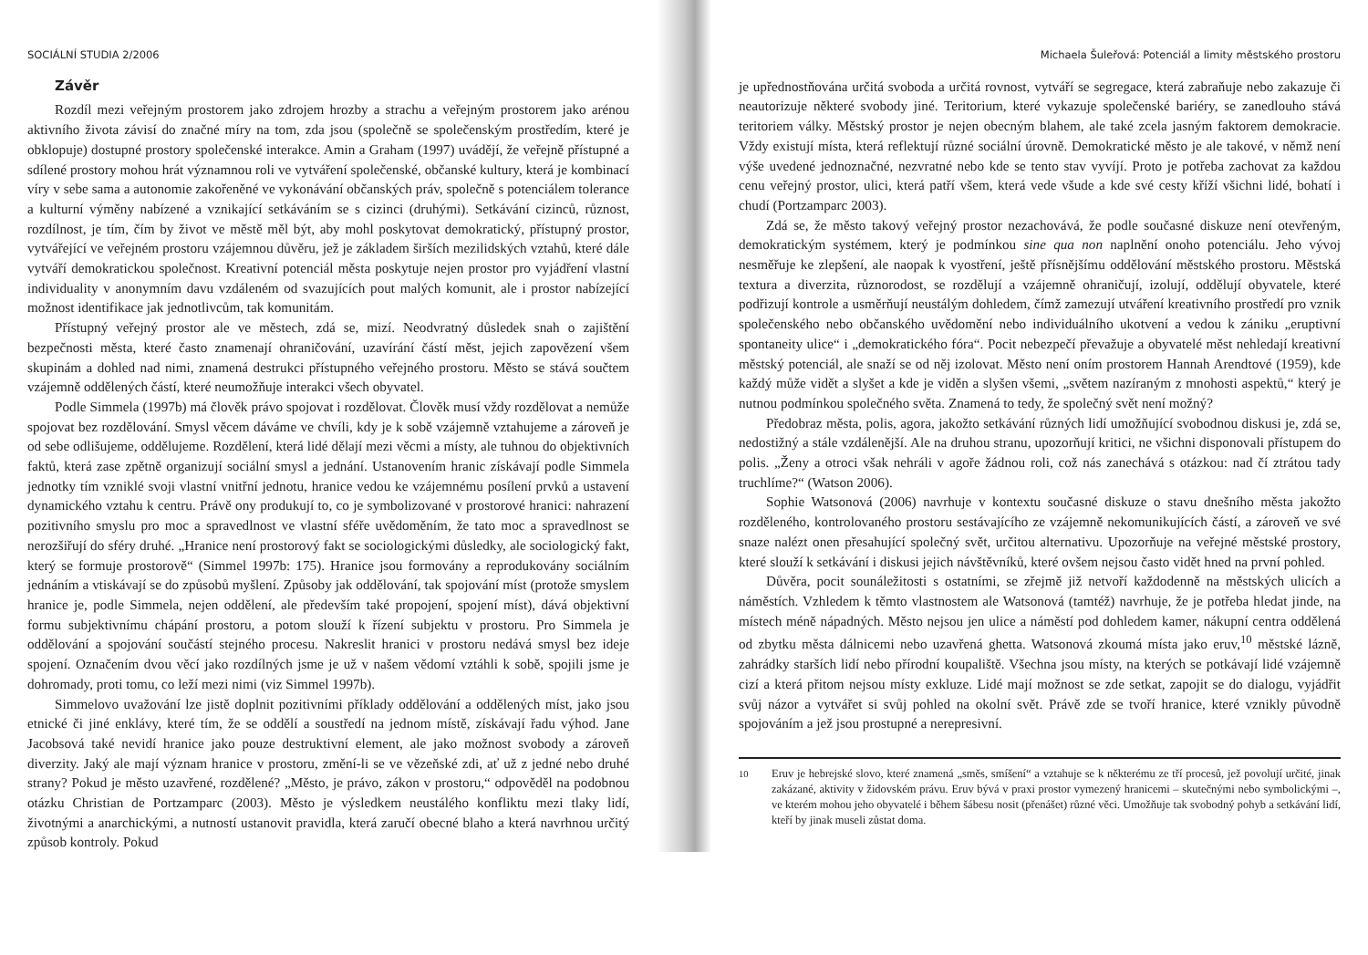SOCIÁLNÍ STUDIA 2/2006
Závěr
Rozdíl mezi veřejným prostorem jako zdrojem hrozby a strachu a veřejným prostorem jako arénou aktivního života závisí do značné míry na tom, zda jsou (společně se společenským prostředím, které je obklopuje) dostupné prostory společenské interakce. Amin a Graham (1997) uvádějí, že veřejně přístupné a sdílené prostory mohou hrát významnou roli ve vytváření společenské, občanské kultury, která je kombinací víry v sebe sama a autonomie zakořeněné ve vykonávání občanských práv, společně s potenciálem tolerance a kulturní výměny nabízené a vznikající setkáváním se s cizinci (druhými). Setkávání cizinců, různost, rozdílnost, je tím, čím by život ve městě měl být, aby mohl poskytovat demokratický, přístupný prostor, vytvářející ve veřejném prostoru vzájemnou důvěru, jež je základem širších mezilidských vztahů, které dále vytváří demokratickou společnost. Kreativní potenciál města poskytuje nejen prostor pro vyjádření vlastní individuality v anonymním davu vzdáleném od svazujících pout malých komunit, ale i prostor nabízející možnost identifikace jak jednotlivcům, tak komunitám.
Přístupný veřejný prostor ale ve městech, zdá se, mizí. Neodvratný důsledek snah o zajištění bezpečnosti města, které často znamenají ohraničování, uzavírání částí měst, jejich zapovězení všem skupinám a dohled nad nimi, znamená destrukci přístupného veřejného prostoru. Město se stává součtem vzájemně oddělených částí, které neumožňuje interakci všech obyvatel.
Podle Simmela (1997b) má člověk právo spojovat i rozdělovat. Člověk musí vždy rozdělovat a nemůže spojovat bez rozdělování. Smysl věcem dáváme ve chvíli, kdy je k sobě vzájemně vztahujeme a zároveň je od sebe odlišujeme, oddělujeme. Rozdělení, která lidé dělají mezi věcmi a místy, ale tuhnou do objektivních faktů, která zase zpětně organizují sociální smysl a jednání. Ustanovením hranic získávají podle Simmela jednotky tím vzniklé svoji vlastní vnitřní jednotu, hranice vedou ke vzájemnému posílení prvků a ustavení dynamického vztahu k centru. Právě ony produkují to, co je symbolizované v prostorové hranici: nahrazení pozitivního smyslu pro moc a spravedlnost ve vlastní sféře uvědoměním, že tato moc a spravedlnost se nerozšiřují do sféry druhé. „Hranice není prostorový fakt se sociologickými důsledky, ale sociologický fakt, který se formuje prostorově“ (Simmel 1997b: 175). Hranice jsou formovány a reprodukovány sociálním jednáním a vtiskávají se do způsobů myšlení. Způsoby jak oddělování, tak spojování míst (protože smyslem hranice je, podle Simmela, nejen oddělení, ale především také propojení, spojení míst), dává objektivní formu subjektivnímu chápání prostoru, a potom slouží k řízení subjektu v prostoru. Pro Simmela je oddělování a spojování součástí stejného procesu. Nakreslit hranici v prostoru nedává smysl bez ideje spojení. Označením dvou věcí jako rozdílných jsme je už v našem vědomí vztáhli k sobě, spojili jsme je dohromady, proti tomu, co leží mezi nimi (viz Simmel 1997b).
Simmelovo uvažování lze jistě doplnit pozitivními příklady oddělování a oddělených míst, jako jsou etnické či jiné enklávy, které tím, že se oddělí a soustředí na jednom místě, získávají řadu výhod. Jane Jacobsová také nevidí hranice jako pouze destruktivní element, ale jako možnost svobody a zároveň diverzity. Jaký ale mají význam hranice v prostoru, změní-li se ve vězeňské zdi, ať už z jedné nebo druhé strany? Pokud je město uzavřené, rozdělené? „Město, je právo, zákon v prostoru,“ odpověděl na podobnou otázku Christian de Portzamparc (2003). Město je výsledkem neustálého konfliktu mezi tlaky lidí, životnými a anarchickými, a nutností ustanovit pravidla, která zaručí obecné blaho a která navrhnou určitý způsob kontroly. Pokud
Michaela Šuleřová: Potenciál a limity městského prostoru
je upřednostňována určitá svoboda a určitá rovnost, vytváří se segregace, která zabraňuje nebo zakazuje či neautorizuje některé svobody jiné. Teritorium, které vykazuje společenské bariéry, se zanedlouho stává teritoriem války. Městský prostor je nejen obecným blahem, ale také zcela jasným faktorem demokracie. Vždy existují místa, která reflektují různé sociální úrovně. Demokratické město je ale takové, v němž není výše uvedené jednoznačné, nezvratné nebo kde se tento stav vyvíjí. Proto je potřeba zachovat za každou cenu veřejný prostor, ulici, která patří všem, která vede všude a kde své cesty kříží všichni lidé, bohatí i chudí (Portzamparc 2003).
Zdá se, že město takový veřejný prostor nezachovává, že podle současné diskuze není otevřeným, demokratickým systémem, který je podmínkou sine qua non naplnění onoho potenciálu. Jeho vývoj nesměřuje ke zlepšení, ale naopak k vyostření, ještě přísnějšímu oddělování městského prostoru. Městská textura a diverzita, různorodost, se rozdělují a vzájemně ohraničují, izolují, oddělují obyvatele, které podřizují kontrole a usměrňují neustálým dohledem, čímž zamezují utváření kreativního prostředí pro vznik společenského nebo občanského uvědomění nebo individuálního ukotvení a vedou k zániku „eruptivní spontaneity ulice“ i „demokratického fóra“. Pocit nebezpečí převažuje a obyvatelé měst nehledají kreativní městský potenciál, ale snaží se od něj izolovat. Město není oním prostorem Hannah Arendtové (1959), kde každý může vidět a slyšet a kde je viděn a slyšen všemi, „světem nazíraným z mnohosti aspektů,“ který je nutnou podmínkou společného světa. Znamená to tedy, že společný svět není možný?
Předobraz města, polis, agora, jakožto setkávání různých lidí umožňující svobodnou diskusi je, zdá se, nedostižný a stále vzdálenější. Ale na druhou stranu, upozorňují kritici, ne všichni disponovali přístupem do polis. „Ženy a otroci však nehráli v agoře žádnou roli, což nás zanechává s otázkou: nad čí ztrátou tady truchlíme?“ (Watson 2006).
Sophie Watsonová (2006) navrhuje v kontextu současné diskuze o stavu dnešního města jakožto rozděleného, kontrolovaného prostoru sestávajícího ze vzájemně nekomunikujících částí, a zároveň ve své snaze nalézt onen přesahující společný svět, určitou alternativu. Upozorňuje na veřejné městské prostory, které slouží k setkávání i diskusi jejich návštěvníků, které ovšem nejsou často vidět hned na první pohled.
Důvěra, pocit sounáležitosti s ostatními, se zřejmě již netvoří každodenně na městských ulicích a náměstích. Vzhledem k těmto vlastnostem ale Watsonová (tamtéž) navrhuje, že je potřeba hledat jinde, na místech méně nápadných. Město nejsou jen ulice a náměstí pod dohledem kamer, nákupní centra oddělená od zbytku města dálnicemi nebo uzavřená ghetta. Watsonová zkoumá místa jako eruv,<sup>10</sup> městské lázně, zahrádky starších lidí nebo přírodní koupaliště. Všechna jsou místy, na kterých se potkávají lidé vzájemně cizí a která přitom nejsou místy exkluze. Lidé mají možnost se zde setkat, zapojit se do dialogu, vyjádřit svůj názor a vytvářet si svůj pohled na okolní svět. Právě zde se tvoří hranice, které vznikly původně spojováním a jež jsou prostupné a nerepresivní.
<sup>10</sup> Eruv je hebrejské slovo, které znamená „směs, smíšení“ a vztahuje se k některému ze tří procesů, jež povolují určité, jinak zakázané, aktivity v židovském právu. Eruv bývá v praxi prostor vymezený hranicemi – skutečnými nebo symbolickými –, ve kterém mohou jeho obyvatelé i během šábesu nosit (přenášet) různé věci. Umožňuje tak svobodný pohyb a setkávání lidí, kteří by jinak museli zůstat doma.